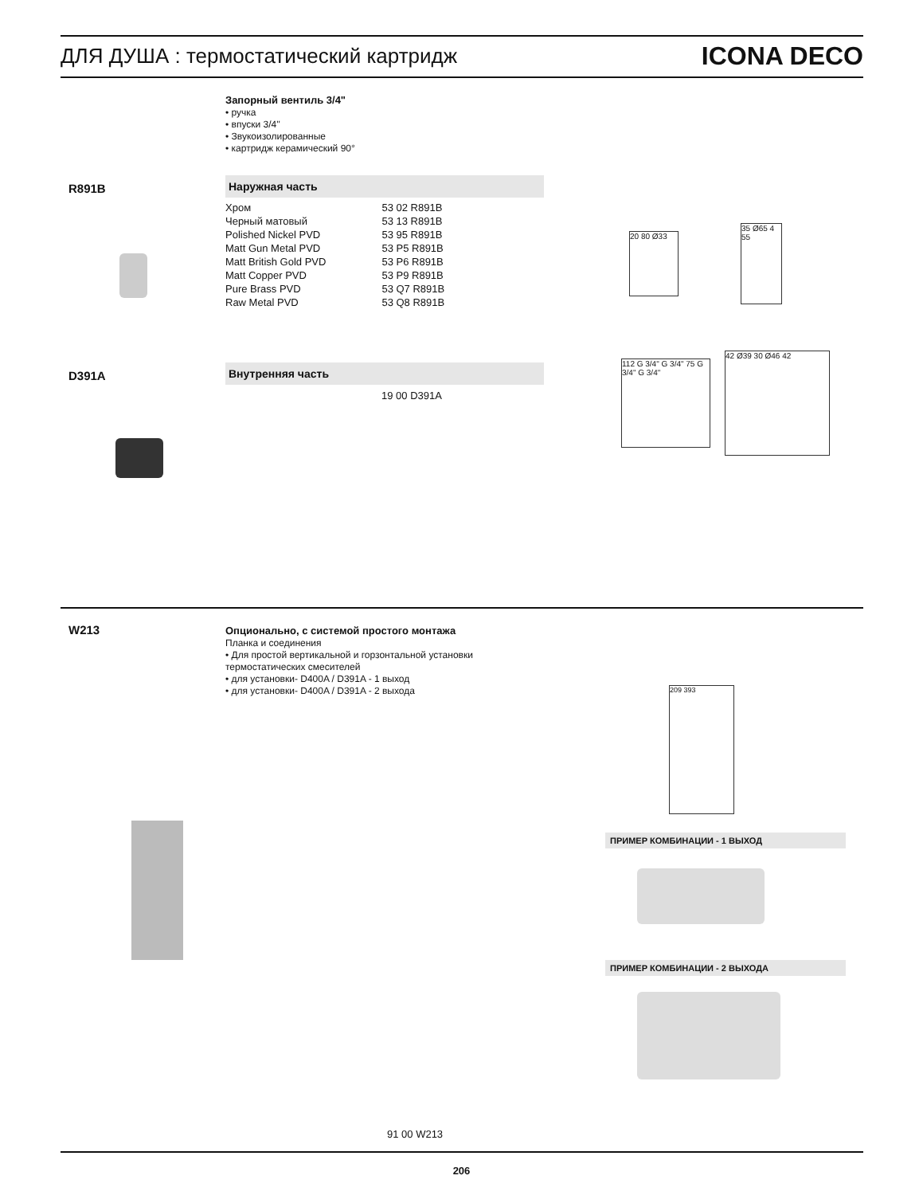ДЛЯ ДУША : термостатический картридж
ICONA DECO
Запорный вентиль 3/4"
• ручка
• впуски 3/4''
• Звукоизолированные
• картридж керамический 90°
R891B
Наружная часть
| Хром | 53 02 R891B |
| Черный матовый | 53 13 R891B |
| Polished Nickel PVD | 53 95 R891B |
| Matt Gun Metal PVD | 53 P5 R891B |
| Matt British Gold PVD | 53 P6 R891B |
| Matt Copper PVD | 53 P9 R891B |
| Pure Brass PVD | 53 Q7 R891B |
| Raw Metal PVD | 53 Q8 R891B |
20 80 Ø33
35 Ø65 4 55
D391A
Внутренняя часть
19 00 D391A
112 G 3/4" G 3/4" 75 G 3/4" G 3/4"
42 Ø39 30 Ø46 42
W213
Опционально, с системой простого монтажа
Планка и соединения
• Для простой вертикальной и горзонтальной установки
термостатических смесителей
• для установки- D400A / D391A - 1 выход
• для установки- D400A / D391A - 2 выхода
209 393
ПРИМЕР КОМБИНАЦИИ - 1 ВЫХОД
ПРИМЕР КОМБИНАЦИИ - 2 ВЫХОДА
91 00 W213
206